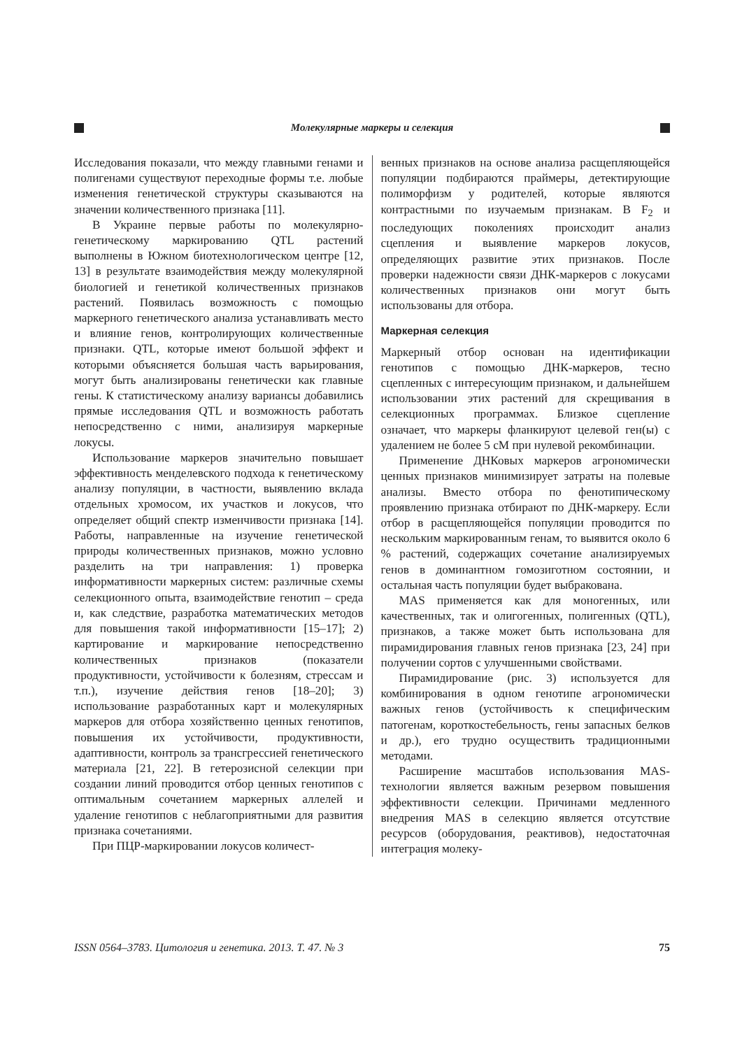Молекулярные маркеры и селекция
Исследования показали, что между главными генами и полигенами существуют переходные формы т.е. любые изменения генетической структуры сказываются на значении количественного признака [11].
В Украине первые работы по молекулярно-генетическому маркированию QTL растений выполнены в Южном биотехнологическом центре [12, 13] в результате взаимодействия между молекулярной биологией и генетикой количественных признаков растений. Появилась возможность с помощью маркерного генетического анализа устанавливать место и влияние генов, контролирующих количественные признаки. QTL, которые имеют большой эффект и которыми объясняется большая часть варьирования, могут быть анализированы генетически как главные гены. К статистическому анализу вариансы добавились прямые исследования QTL и возможность работать непосредственно с ними, анализируя маркерные локусы.
Использование маркеров значительно повышает эффективность менделевского подхода к генетическому анализу популяции, в частности, выявлению вклада отдельных хромосом, их участков и локусов, что определяет общий спектр изменчивости признака [14]. Работы, направленные на изучение генетической природы количественных признаков, можно условно разделить на три направления: 1) проверка информативности маркерных систем: различные схемы селекционного опыта, взаимодействие генотип – среда и, как следствие, разработка математических методов для повышения такой информативности [15–17]; 2) картирование и маркирование непосредственно количественных признаков (показатели продуктивности, устойчивости к болезням, стрессам и т.п.), изучение действия генов [18–20]; 3) использование разработанных карт и молекулярных маркеров для отбора хозяйственно ценных генотипов, повышения их устойчивости, продуктивности, адаптивности, контроль за трансгрессией генетического материала [21, 22]. В гетерозисной селекции при создании линий проводится отбор ценных генотипов с оптимальным сочетанием маркерных аллелей и удаление генотипов с неблагоприятными для развития признака сочетаниями.
При ПЦР-маркировании локусов количест-
венных признаков на основе анализа расщепляющейся популяции подбираются праймеры, детектирующие полиморфизм у родителей, которые являются контрастными по изучаемым признакам. В F<sub>2</sub> и последующих поколениях происходит анализ сцепления и выявление маркеров локусов, определяющих развитие этих признаков. После проверки надежности связи ДНК-маркеров с локусами количественных признаков они могут быть использованы для отбора.
Маркерная селекция
Маркерный отбор основан на идентификации генотипов с помощью ДНК-маркеров, тесно сцепленных с интересующим признаком, и дальнейшем использовании этих растений для скрещивания в селекционных программах. Близкое сцепление означает, что маркеры фланкируют целевой ген(ы) с удалением не более 5 сМ при нулевой рекомбинации.
Применение ДНКовых маркеров агрономически ценных признаков минимизирует затраты на полевые анализы. Вместо отбора по фенотипическому проявлению признака отбирают по ДНК-маркеру. Если отбор в расщепляющейся популяции проводится по нескольким маркированным генам, то выявится около 6 % растений, содержащих сочетание анализируемых генов в доминантном гомозиготном состоянии, и остальная часть популяции будет выбракована.
MAS применяется как для моногенных, или качественных, так и олигогенных, полигенных (QTL), признаков, а также может быть использована для пирамидирования главных генов признака [23, 24] при получении сортов с улучшенными свойствами.
Пирамидирование (рис. 3) используется для комбинирования в одном генотипе агрономически важных генов (устойчивость к специфическим патогенам, короткостебельность, гены запасных белков и др.), его трудно осуществить традиционными методами.
Расширение масштабов использования MAS-технологии является важным резервом повышения эффективности селекции. Причинами медленного внедрения MAS в селекцию является отсутствие ресурсов (оборудования, реактивов), недостаточная интеграция молеку-
ISSN 0564–3783. Цитология и генетика. 2013. Т. 47. № 3 75